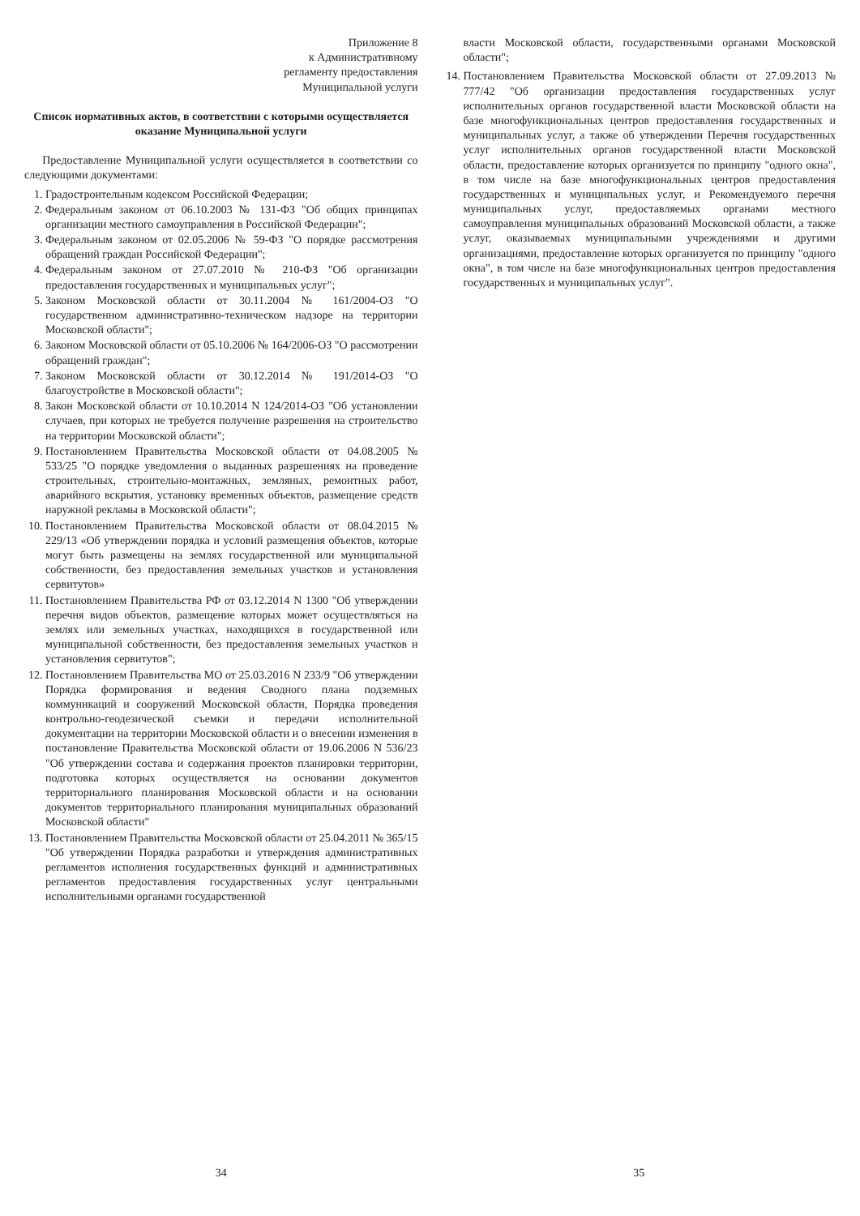Приложение 8
к Административному
регламенту предоставления
Муниципальной услуги
Список нормативных актов, в соответствии с которыми осуществляется оказание Муниципальной услуги
Предоставление Муниципальной услуги осуществляется в соответствии со следующими документами:
1. Градостроительным кодексом Российской Федерации;
2. Федеральным законом от 06.10.2003 № 131-ФЗ "Об общих принципах организации местного самоуправления в Российской Федерации";
3. Федеральным законом от 02.05.2006 № 59-ФЗ "О порядке рассмотрения обращений граждан Российской Федерации";
4. Федеральным законом от 27.07.2010 № 210-ФЗ "Об организации предоставления государственных и муниципальных услуг";
5. Законом Московской области от 30.11.2004 № 161/2004-ОЗ "О государственном административно-техническом надзоре на территории Московской области";
6. Законом Московской области от 05.10.2006 № 164/2006-ОЗ "О рассмотрении обращений граждан";
7. Законом Московской области от 30.12.2014 № 191/2014-ОЗ "О благоустройстве в Московской области";
8. Закон Московской области от 10.10.2014 N 124/2014-ОЗ "Об установлении случаев, при которых не требуется получение разрешения на строительство на территории Московской области";
9. Постановлением Правительства Московской области от 04.08.2005 № 533/25 "О порядке уведомления о выданных разрешениях на проведение строительных, строительно-монтажных, земляных, ремонтных работ, аварийного вскрытия, установку временных объектов, размещение средств наружной рекламы в Московской области";
10. Постановлением Правительства Московской области от 08.04.2015 № 229/13 «Об утверждении порядка и условий размещения объектов, которые могут быть размещены на землях государственной или муниципальной собственности, без предоставления земельных участков и установления сервитутов»
11. Постановлением Правительства РФ от 03.12.2014 N 1300 "Об утверждении перечня видов объектов, размещение которых может осуществляться на землях или земельных участках, находящихся в государственной или муниципальной собственности, без предоставления земельных участков и установления сервитутов";
12. Постановлением Правительства МО от 25.03.2016 N 233/9 "Об утверждении Порядка формирования и ведения Сводного плана подземных коммуникаций и сооружений Московской области, Порядка проведения контрольно-геодезической съемки и передачи исполнительной документации на территории Московской области и о внесении изменения в постановление Правительства Московской области от 19.06.2006 N 536/23 "Об утверждении состава и содержания проектов планировки территории, подготовка которых осуществляется на основании документов территориального планирования Московской области и на основании документов территориального планирования муниципальных образований Московской области"
13. Постановлением Правительства Московской области от 25.04.2011 № 365/15 "Об утверждении Порядка разработки и утверждения административных регламентов исполнения государственных функций и административных регламентов предоставления государственных услуг центральными исполнительными органами государственной
34
власти Московской области, государственными органами Московской области";
14. Постановлением Правительства Московской области от 27.09.2013 № 777/42 "Об организации предоставления государственных услуг исполнительных органов государственной власти Московской области на базе многофункциональных центров предоставления государственных и муниципальных услуг, а также об утверждении Перечня государственных услуг исполнительных органов государственной власти Московской области, предоставление которых организуется по принципу "одного окна", в том числе на базе многофункциональных центров предоставления государственных и муниципальных услуг, и Рекомендуемого перечня муниципальных услуг, предоставляемых органами местного самоуправления муниципальных образований Московской области, а также услуг, оказываемых муниципальными учреждениями и другими организациями, предоставление которых организуется по принципу "одного окна", в том числе на базе многофункциональных центров предоставления государственных и муниципальных услуг".
35